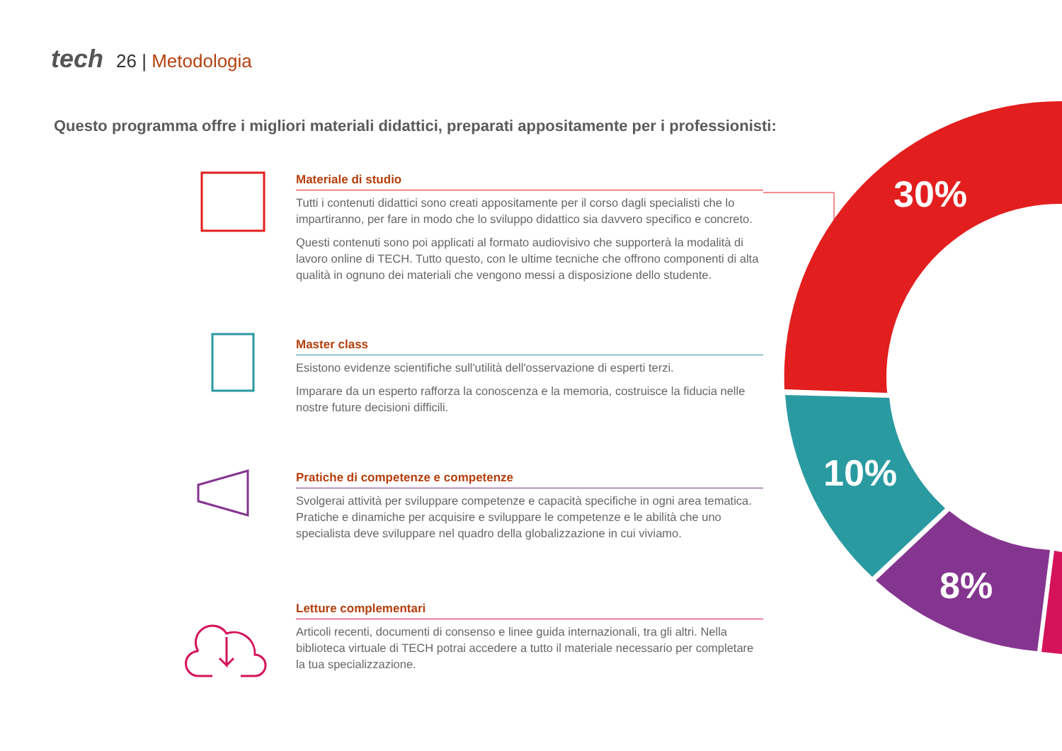30%
10%
8%
tech 26 | Metodologia
Questo programma offre i migliori materiali didattici, preparati appositamente per i professionisti:
Materiale di studio
Tutti i contenuti didattici sono creati appositamente per il corso dagli specialisti che lo impartiranno, per fare in modo che lo sviluppo didattico sia davvero specifico e concreto.
Questi contenuti sono poi applicati al formato audiovisivo che supporterà la modalità di lavoro online di TECH. Tutto questo, con le ultime tecniche che offrono componenti di alta qualità in ognuno dei materiali che vengono messi a disposizione dello studente.
Master class
Esistono evidenze scientifiche sull'utilità dell'osservazione di esperti terzi.
Imparare da un esperto rafforza la conoscenza e la memoria, costruisce la fiducia nelle nostre future decisioni difficili.
Pratiche di competenze e competenze
Svolgerai attività per sviluppare competenze e capacità specifiche in ogni area tematica. Pratiche e dinamiche per acquisire e sviluppare le competenze e le abilità che uno specialista deve sviluppare nel quadro della globalizzazione in cui viviamo.
Letture complementari
Articoli recenti, documenti di consenso e linee guida internazionali, tra gli altri. Nella biblioteca virtuale di TECH potrai accedere a tutto il materiale necessario per completare la tua specializzazione.